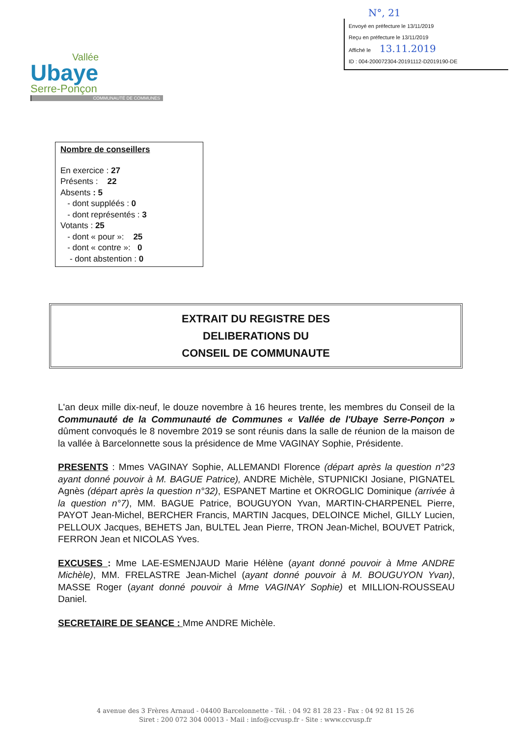N°, 21
Envoyé en préfecture le 13/11/2019
Reçu en préfecture le 13/11/2019
Affiché le 13.11.2019
ID : 004-200072304-20191112-D2019190-DE
Vallée
Ubaye
Serre-Ponçon
COMMUNAUTÉ DE COMMUNES
Nombre de conseillers
En exercice : 27
Présents : 22
Absents : 5
- dont suppléés : 0
- dont représentés : 3
Votants : 25
- dont « pour »: 25
- dont « contre »: 0
- dont abstention : 0
EXTRAIT DU REGISTRE DES
DELIBERATIONS DU
CONSEIL DE COMMUNAUTE
L'an deux mille dix-neuf, le douze novembre à 16 heures trente, les membres du Conseil de la Communauté de la Communauté de Communes « Vallée de l'Ubaye Serre-Ponçon » dûment convoqués le 8 novembre 2019 se sont réunis dans la salle de réunion de la maison de la vallée à Barcelonnette sous la présidence de Mme VAGINAY Sophie, Présidente.
PRESENTS : Mmes VAGINAY Sophie, ALLEMANDI Florence (départ après la question n°23 ayant donné pouvoir à M. BAGUE Patrice), ANDRE Michèle, STUPNICKI Josiane, PIGNATEL Agnès (départ après la question n°32), ESPANET Martine et OKROGLIC Dominique (arrivée à la question n°7), MM. BAGUE Patrice, BOUGUYON Yvan, MARTIN-CHARPENEL Pierre, PAYOT Jean-Michel, BERCHER Francis, MARTIN Jacques, DELOINCE Michel, GILLY Lucien, PELLOUX Jacques, BEHETS Jan, BULTEL Jean Pierre, TRON Jean-Michel, BOUVET Patrick, FERRON Jean et NICOLAS Yves.
EXCUSES : Mme LAE-ESMENJAUD Marie Hélène (ayant donné pouvoir à Mme ANDRE Michèle), MM. FRELASTRE Jean-Michel (ayant donné pouvoir à M. BOUGUYON Yvan), MASSE Roger (ayant donné pouvoir à Mme VAGINAY Sophie) et MILLION-ROUSSEAU Daniel.
SECRETAIRE DE SEANCE : Mme ANDRE Michèle.
4 avenue des 3 Frères Arnaud - 04400 Barcelonnette - Tél. : 04 92 81 28 23 - Fax : 04 92 81 15 26
Siret : 200 072 304 00013 - Mail : info@ccvusp.fr - Site : www.ccvusp.fr